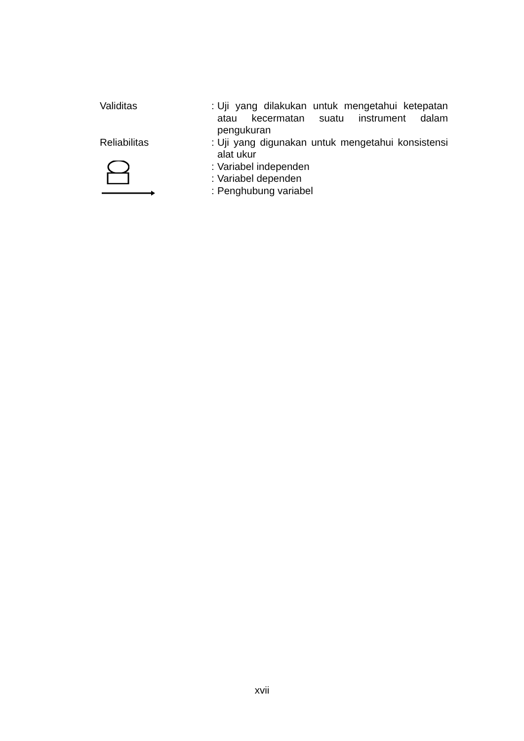Validitas
:
Uji yang dilakukan untuk mengetahui ketepatan atau kecermatan suatu instrument dalam pengukuran
Reliabilitas
:
Uji yang digunakan untuk mengetahui konsistensi alat ukur
:
Variabel independen
:
Variabel dependen
:
Penghubung variabel
xvii